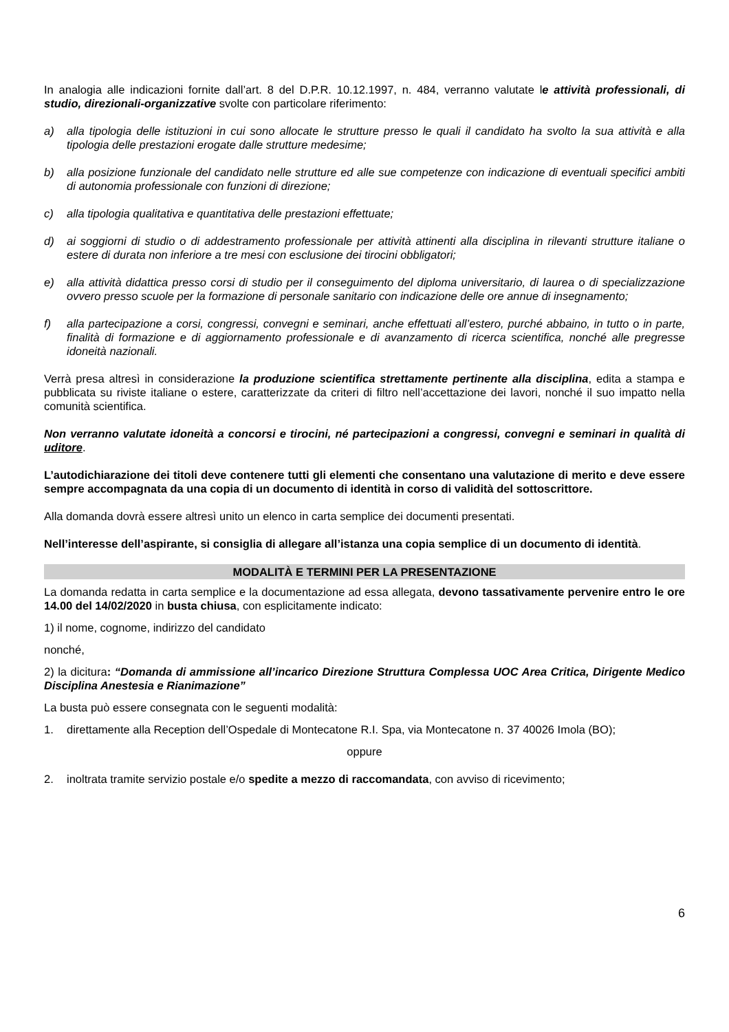In analogia alle indicazioni fornite dall’art. 8 del D.P.R. 10.12.1997, n. 484, verranno valutate le attività professionali, di studio, direzionali-organizzative svolte con particolare riferimento:
a) alla tipologia delle istituzioni in cui sono allocate le strutture presso le quali il candidato ha svolto la sua attività e alla tipologia delle prestazioni erogate dalle strutture medesime;
b) alla posizione funzionale del candidato nelle strutture ed alle sue competenze con indicazione di eventuali specifici ambiti di autonomia professionale con funzioni di direzione;
c) alla tipologia qualitativa e quantitativa delle prestazioni effettuate;
d) ai soggiorni di studio o di addestramento professionale per attività attinenti alla disciplina in rilevanti strutture italiane o estere di durata non inferiore a tre mesi con esclusione dei tirocini obbligatori;
e) alla attività didattica presso corsi di studio per il conseguimento del diploma universitario, di laurea o di specializzazione ovvero presso scuole per la formazione di personale sanitario con indicazione delle ore annue di insegnamento;
f) alla partecipazione a corsi, congressi, convegni e seminari, anche effettuati all’estero, purché abbaino, in tutto o in parte, finalità di formazione e di aggiornamento professionale e di avanzamento di ricerca scientifica, nonché alle pregresse idoneità nazionali.
Verrà presa altresì in considerazione la produzione scientifica strettamente pertinente alla disciplina, edita a stampa e pubblicata su riviste italiane o estere, caratterizzate da criteri di filtro nell’accettazione dei lavori, nonché il suo impatto nella comunità scientifica.
Non verranno valutate idoneità a concorsi e tirocini, né partecipazioni a congressi, convegni e seminari in qualità di uditore.
L’autodichiarazione dei titoli deve contenere tutti gli elementi che consentano una valutazione di merito e deve essere sempre accompagnata da una copia di un documento di identità in corso di validità del sottoscrittore.
Alla domanda dovrà essere altresì unito un elenco in carta semplice dei documenti presentati.
Nell’interesse dell’aspirante, si consiglia di allegare all’istanza una copia semplice di un documento di identità.
MODALITÀ E TERMINI PER LA PRESENTAZIONE
La domanda redatta in carta semplice e la documentazione ad essa allegata, devono tassativamente pervenire entro le ore 14.00 del 14/02/2020 in busta chiusa, con esplicitamente indicato:
1) il nome, cognome, indirizzo del candidato
nonché,
2) la dicitura: “Domanda di ammissione all’incarico Direzione Struttura Complessa UOC Area Critica, Dirigente Medico Disciplina Anestesia e Rianimazione”
La busta può essere consegnata con le seguenti modalità:
1. direttamente alla Reception dell’Ospedale di Montecatone R.I. Spa, via Montecatone n. 37 40026 Imola (BO);
oppure
2. inoltrata tramite servizio postale e/o spedite a mezzo di raccomandata, con avviso di ricevimento;
6